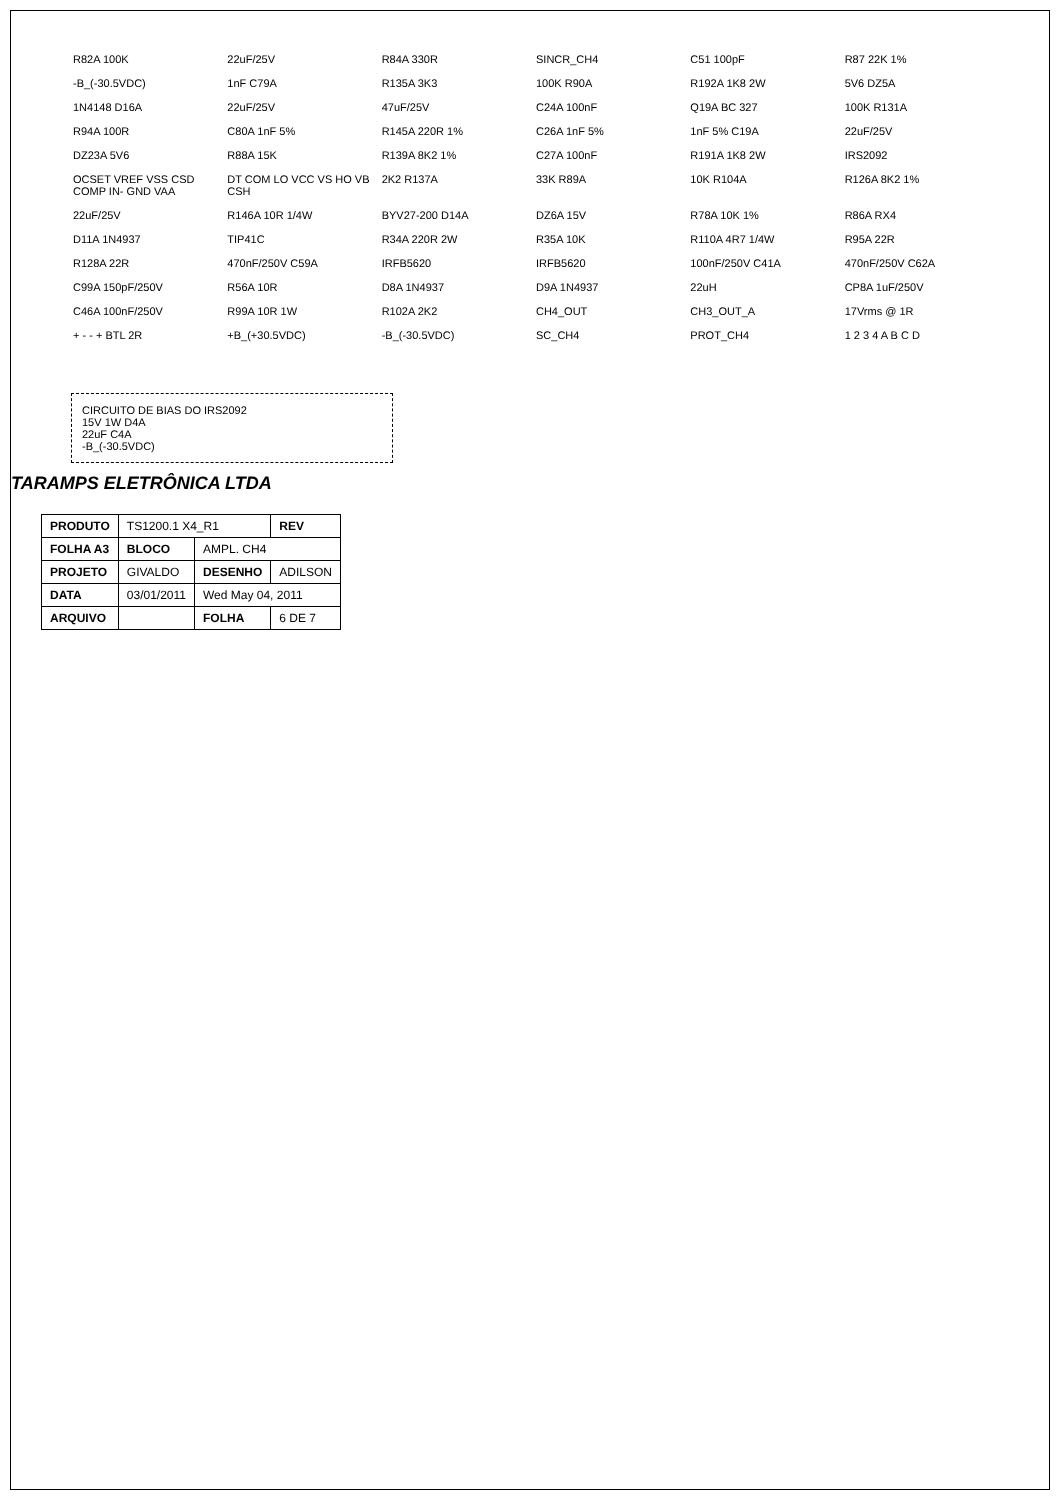R82A 100K
22uF/25V
R84A 330R
SINCR_CH4
C51 100pF
R87 22K 1%
-B_(-30.5VDC)
1nF C79A
R135A 3K3
100K R90A
R192A 1K8 2W
5V6 DZ5A
1N4148 D16A
22uF/25V
47uF/25V
C24A 100nF
Q19A BC 327
100K R131A
R94A 100R
C80A 1nF 5%
R145A 220R 1%
C26A 1nF 5%
1nF 5% C19A
22uF/25V
DZ23A 5V6
R88A 15K
R139A 8K2 1%
C27A 100nF
R191A 1K8 2W
IRS2092
OCSET VREF VSS CSD COMP IN- GND VAA
DT COM LO VCC VS HO VB CSH
2K2 R137A
33K R89A
10K R104A
R126A 8K2 1%
22uF/25V
R146A 10R 1/4W
BYV27-200 D14A
DZ6A 15V
R78A 10K 1%
R86A RX4
D11A 1N4937
TIP41C
R34A 220R 2W
R35A 10K
R110A 4R7 1/4W
R95A 22R
R128A 22R
470nF/250V C59A
IRFB5620
IRFB5620
100nF/250V C41A
470nF/250V C62A
C99A 150pF/250V
R56A 10R
D8A 1N4937
D9A 1N4937
22uH
CP8A 1uF/250V
C46A 100nF/250V
R99A 10R 1W
R102A 2K2
CH4_OUT
CH3_OUT_A
17Vrms @ 1R
+ - - + BTL 2R
+B_(+30.5VDC)
-B_(-30.5VDC)
SC_CH4
PROT_CH4
1 2 3 4 A B C D
CIRCUITO DE BIAS DO IRS2092
15V 1W D4A
22uF C4A
-B_(-30.5VDC)
TARAMPS ELETRÔNICA LTDA
| PRODUTO | TS1200.1 X4_R1 | | REV |
| FOLHA A3 | BLOCO | AMPL. CH4 | |
| PROJETO | GIVALDO | DESENHO | ADILSON |
| DATA | 03/01/2011 | Wed May 04, 2011 | |
| ARQUIVO | | FOLHA | 6 DE 7 |